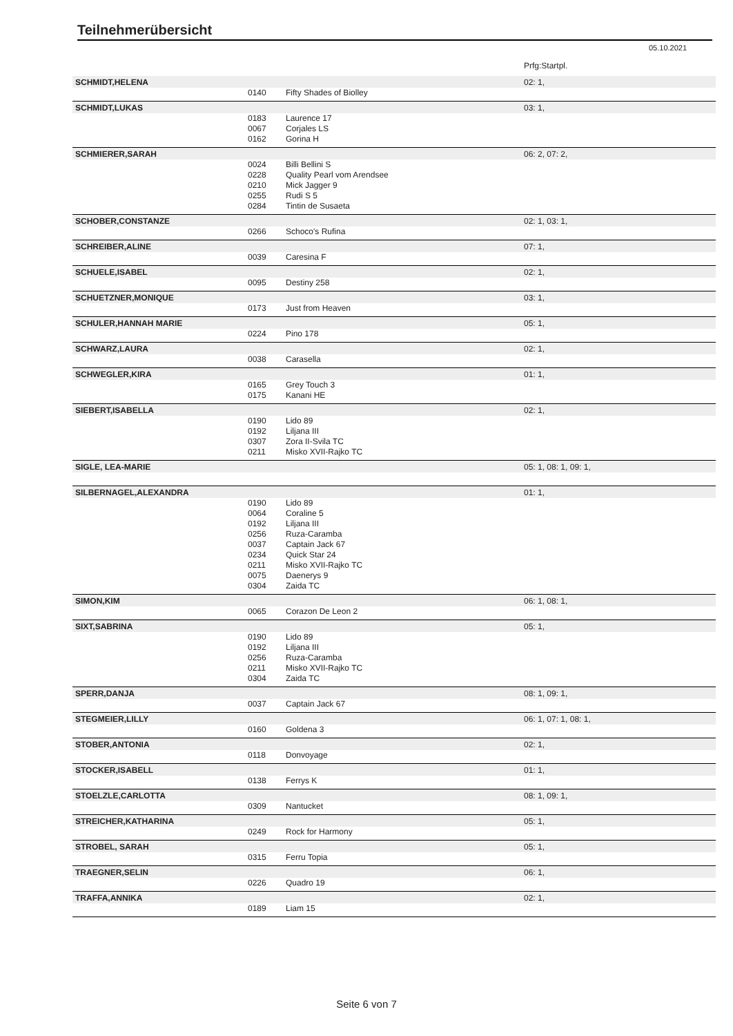Teilnehmerübersicht
05.10.2021
| | | | Prfg:Startpl. |
| SCHMIDT,HELENA | | | 02: 1, |
| | 0140 | Fifty Shades of Biolley | |
| SCHMIDT,LUKAS | | | 03: 1, |
| | 0183 | Laurence 17 | |
| | 0067 | Corjales LS | |
| | 0162 | Gorina H | |
| SCHMIERER,SARAH | | | 06: 2, 07: 2, |
| | 0024 | Billi Bellini S | |
| | 0228 | Quality Pearl vom Arendsee | |
| | 0210 | Mick Jagger 9 | |
| | 0255 | Rudi S 5 | |
| | 0284 | Tintin de Susaeta | |
| SCHOBER,CONSTANZE | | | 02: 1, 03: 1, |
| | 0266 | Schoco's Rufina | |
| SCHREIBER,ALINE | | | 07: 1, |
| | 0039 | Caresina F | |
| SCHUELE,ISABEL | | | 02: 1, |
| | 0095 | Destiny 258 | |
| SCHUETZNER,MONIQUE | | | 03: 1, |
| | 0173 | Just from Heaven | |
| SCHULER,HANNAH MARIE | | | 05: 1, |
| | 0224 | Pino 178 | |
| SCHWARZ,LAURA | | | 02: 1, |
| | 0038 | Carasella | |
| SCHWEGLER,KIRA | | | 01: 1, |
| | 0165 | Grey Touch 3 | |
| | 0175 | Kanani HE | |
| SIEBERT,ISABELLA | | | 02: 1, |
| | 0190 | Lido 89 | |
| | 0192 | Liljana III | |
| | 0307 | Zora II-Svila TC | |
| | 0211 | Misko XVII-Rajko TC | |
| SIGLE, LEA-MARIE | | | 05: 1, 08: 1, 09: 1, |
| SILBERNAGEL,ALEXANDRA | | | 01: 1, |
| | 0190 | Lido 89 | |
| | 0064 | Coraline 5 | |
| | 0192 | Liljana III | |
| | 0256 | Ruza-Caramba | |
| | 0037 | Captain Jack 67 | |
| | 0234 | Quick Star 24 | |
| | 0211 | Misko XVII-Rajko TC | |
| | 0075 | Daenerys 9 | |
| | 0304 | Zaida TC | |
| SIMON,KIM | | | 06: 1, 08: 1, |
| | 0065 | Corazon De Leon 2 | |
| SIXT,SABRINA | | | 05: 1, |
| | 0190 | Lido 89 | |
| | 0192 | Liljana III | |
| | 0256 | Ruza-Caramba | |
| | 0211 | Misko XVII-Rajko TC | |
| | 0304 | Zaida TC | |
| SPERR,DANJA | | | 08: 1, 09: 1, |
| | 0037 | Captain Jack 67 | |
| STEGMEIER,LILLY | | | 06: 1, 07: 1, 08: 1, |
| | 0160 | Goldena 3 | |
| STOBER,ANTONIA | | | 02: 1, |
| | 0118 | Donvoyage | |
| STOCKER,ISABELL | | | 01: 1, |
| | 0138 | Ferrys K | |
| STOELZLE,CARLOTTA | | | 08: 1, 09: 1, |
| | 0309 | Nantucket | |
| STREICHER,KATHARINA | | | 05: 1, |
| | 0249 | Rock for Harmony | |
| STROBEL, SARAH | | | 05: 1, |
| | 0315 | Ferru Topia | |
| TRAEGNER,SELIN | | | 06: 1, |
| | 0226 | Quadro 19 | |
| TRAFFA,ANNIKA | | | 02: 1, |
| | 0189 | Liam 15 | |
Seite 6 von 7